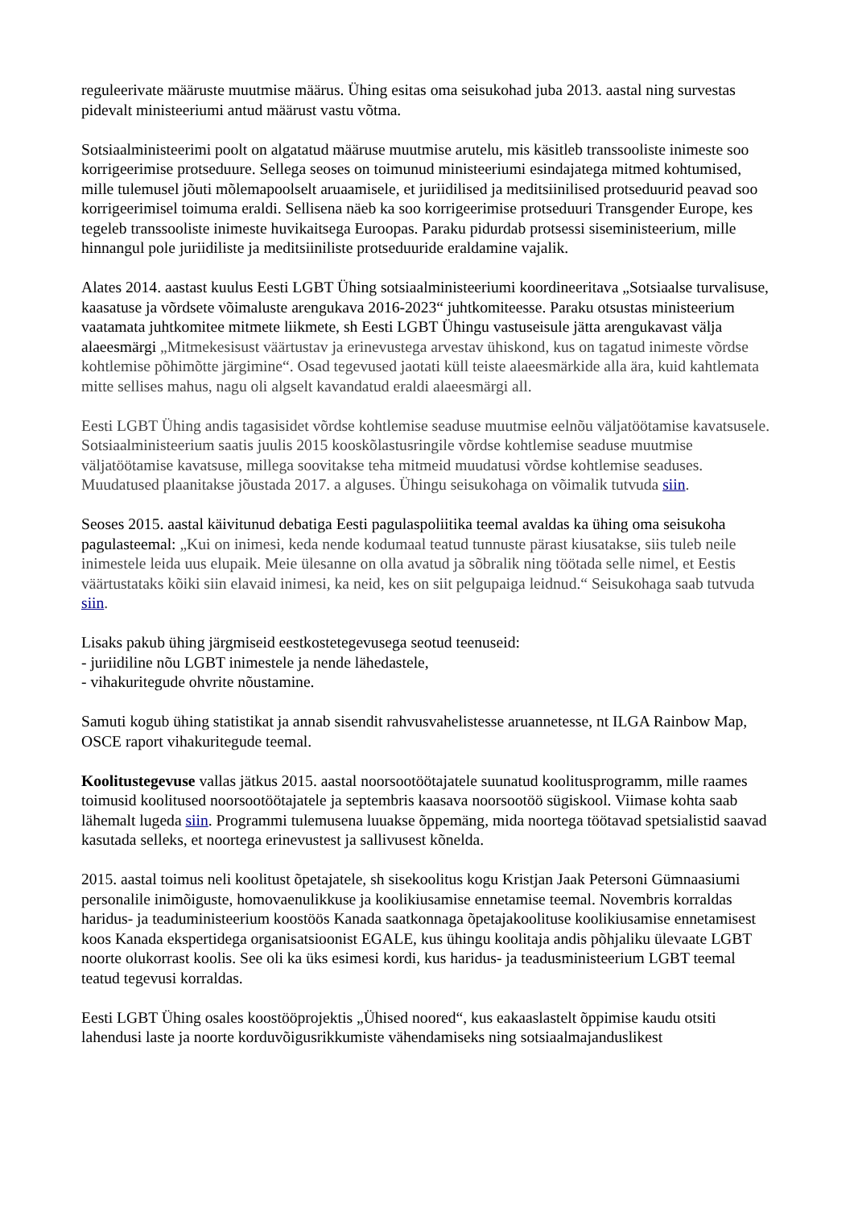reguleerivate määruste muutmise määrus. Ühing esitas oma seisukohad juba 2013. aastal ning survestas pidevalt ministeeriumi antud määrust vastu võtma.
Sotsiaalministeerimi poolt on algatatud määruse muutmise arutelu, mis käsitleb transsooliste inimeste soo korrigeerimise protseduure. Sellega seoses on toimunud ministeeriumi esindajatega mitmed kohtumised, mille tulemusel jõuti mõlemapoolselt aruaamisele, et juriidilised ja meditsiinilised protseduurid peavad soo korrigeerimisel toimuma eraldi. Sellisena näeb ka soo korrigeerimise protseduuri Transgender Europe, kes tegeleb transsooliste inimeste huvikaitsega Euroopas. Paraku pidurdab protsessi siseministeerium, mille hinnangul pole juriidiliste ja meditsiiniliste protseduuride eraldamine vajalik.
Alates 2014. aastast kuulus Eesti LGBT Ühing sotsiaalministeeriumi koordineeritava „Sotsiaalse turvalisuse, kaasatuse ja võrdsete võimaluste arengukava 2016-2023“ juhtkomiteesse. Paraku otsustas ministeerium vaatamata juhtkomitee mitmete liikmete, sh Eesti LGBT Ühingu vastuseisule jätta arengukavast välja alaeesmärgi „Mitmekesisust väärtustav ja erinevustega arvestav ühiskond, kus on tagatud inimeste võrdse kohtlemise põhimõtte järgimine“. Osad tegevused jaotati küll teiste alaeesmärkide alla ära, kuid kahtlemata mitte sellises mahus, nagu oli algselt kavandatud eraldi alaeesmärgi all.
Eesti LGBT Ühing andis tagasisidet võrdse kohtlemise seaduse muutmise eelnõu väljatöötamise kavatsusele. Sotsiaalministeerium saatis juulis 2015 kooskõlastusringile võrdse kohtlemise seaduse muutmise väljatöötamise kavatsuse, millega soovitakse teha mitmeid muudatusi võrdse kohtlemise seaduses. Muudatused plaanitakse jõustada 2017. a alguses. Ühingu seisukohaga on võimalik tutvuda siin.
Seoses 2015. aastal käivitunud debatiga Eesti pagulaspoliitika teemal avaldas ka ühing oma seisukoha pagulasteemal: „Kui on inimesi, keda nende kodumaal teatud tunnuste pärast kiusatakse, siis tuleb neile inimestele leida uus elupaik. Meie ülesanne on olla avatud ja sõbralik ning töötada selle nimel, et Eestis väärtustataks kõiki siin elavaid inimesi, ka neid, kes on siit pelgupaiga leidnud.“ Seisukohaga saab tutvuda siin.
Lisaks pakub ühing järgmiseid eestkostetegevusega seotud teenuseid:
- juriidiline nõu LGBT inimestele ja nende lähedastele,
- vihakuritegude ohvrite nõustamine.
Samuti kogub ühing statistikat ja annab sisendit rahvusvahelistesse aruannetesse, nt ILGA Rainbow Map, OSCE raport vihakuritegude teemal.
Koolitustegevuse vallas jätkus 2015. aastal noorsootöötajatele suunatud koolitusprogramm, mille raames toimusid koolitused noorsootöötajatele ja septembris kaasava noorsootöö sügiskool. Viimase kohta saab lähemalt lugeda siin. Programmi tulemusena luuakse õppemäng, mida noortega töötavad spetsialistid saavad kasutada selleks, et noortega erinevustest ja sallivusest kõnelda.
2015. aastal toimus neli koolitust õpetajatele, sh sisekoolitus kogu Kristjan Jaak Petersoni Gümnaasiumi personalile inimõiguste, homovaenulikkuse ja koolikiusamise ennetamise teemal. Novembris korraldas haridus- ja teaduministeerium koostöös Kanada saatkonnaga õpetajakoolituse koolikiusamise ennetamisest koos Kanada ekspertidega organisatsioonist EGALE, kus ühingu koolitaja andis põhjaliku ülevaate LGBT noorte olukorrast koolis. See oli ka üks esimesi kordi, kus haridus- ja teadusministeerium LGBT teemal teatud tegevusi korraldas.
Eesti LGBT Ühing osales koostööprojektis „Ühised noored“, kus eakaaslastelt õppimise kaudu otsiti lahendusi laste ja noorte korduvõigusrikkumiste vähendamiseks ning sotsiaalmajanduslikest